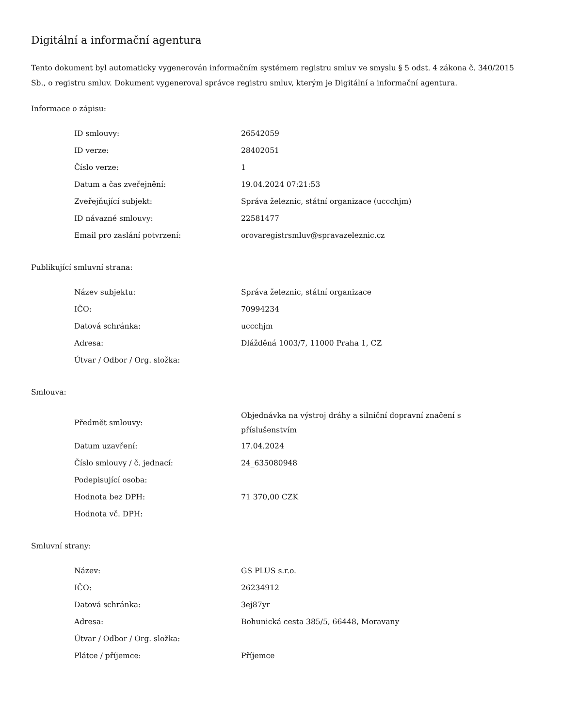Digitální a informační agentura
Tento dokument byl automaticky vygenerován informačním systémem registru smluv ve smyslu § 5 odst. 4 zákona č. 340/2015 Sb., o registru smluv. Dokument vygeneroval správce registru smluv, kterým je Digitální a informační agentura.
Informace o zápisu:
| ID smlouvy: | 26542059 |
| ID verze: | 28402051 |
| Číslo verze: | 1 |
| Datum a čas zveřejnění: | 19.04.2024 07:21:53 |
| Zveřejňující subjekt: | Správa železnic, státní organizace (uccchjm) |
| ID návazné smlouvy: | 22581477 |
| Email pro zaslání potvrzení: | orovaregistrsmluv@spravazeleznic.cz |
Publikující smluvní strana:
| Název subjektu: | Správa železnic, státní organizace |
| IČO: | 70994234 |
| Datová schránka: | uccchjm |
| Adresa: | Dlážděná 1003/7, 11000 Praha 1, CZ |
| Útvar / Odbor / Org. složka: | |
Smlouva:
| Předmět smlouvy: | Objednávka na výstroj dráhy a silniční dopravní značení s příslušenstvím |
| Datum uzavření: | 17.04.2024 |
| Číslo smlouvy / č. jednací: | 24_635080948 |
| Podepisující osoba: | |
| Hodnota bez DPH: | 71 370,00 CZK |
| Hodnota vč. DPH: | |
Smluvní strany:
| Název: | GS PLUS s.r.o. |
| IČO: | 26234912 |
| Datová schránka: | 3ej87yr |
| Adresa: | Bohunická cesta 385/5, 66448, Moravany |
| Útvar / Odbor / Org. složka: | |
| Plátce / příjemce: | Příjemce |